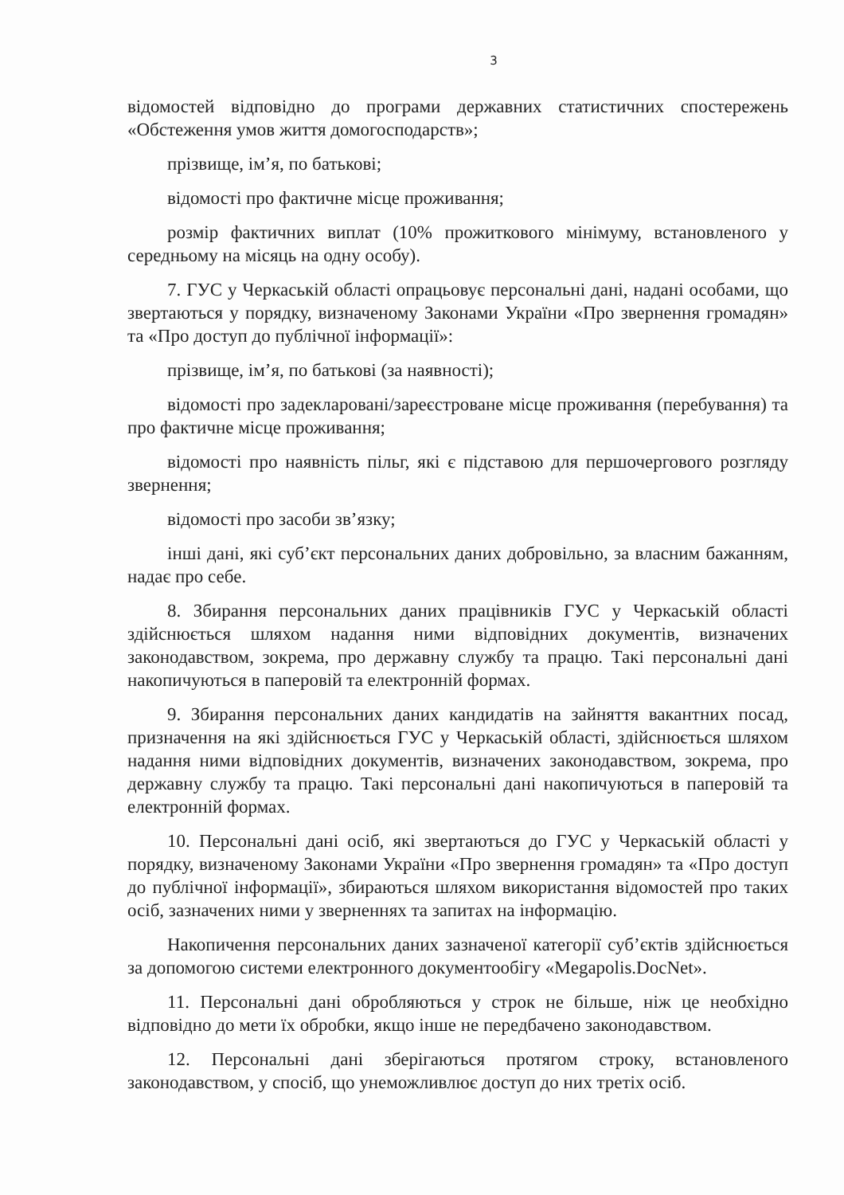3
відомостей відповідно до програми державних статистичних спостережень «Обстеження умов життя домогосподарств»;
прізвище, ім’я, по батькові;
відомості про фактичне місце проживання;
розмір фактичних виплат (10% прожиткового мінімуму, встановленого у середньому на місяць на одну особу).
7. ГУС у Черкаській області опрацьовує персональні дані, надані особами, що звертаються у порядку, визначеному Законами України «Про звернення громадян» та «Про доступ до публічної інформації»:
прізвище, ім’я, по батькові (за наявності);
відомості про задекларовані/зареєстроване місце проживання (перебування) та про фактичне місце проживання;
відомості про наявність пільг, які є підставою для першочергового розгляду звернення;
відомості про засоби зв’язку;
інші дані, які суб’єкт персональних даних добровільно, за власним бажанням, надає про себе.
8. Збирання персональних даних працівників ГУС у Черкаській області здійснюється шляхом надання ними відповідних документів, визначених законодавством, зокрема, про державну службу та працю. Такі персональні дані накопичуються в паперовій та електронній формах.
9. Збирання персональних даних кандидатів на зайняття вакантних посад, призначення на які здійснюється ГУС у Черкаській області, здійснюється шляхом надання ними відповідних документів, визначених законодавством, зокрема, про державну службу та працю. Такі персональні дані накопичуються в паперовій та електронній формах.
10. Персональні дані осіб, які звертаються до ГУС у Черкаській області у порядку, визначеному Законами України «Про звернення громадян» та «Про доступ до публічної інформації», збираються шляхом використання відомостей про таких осіб, зазначених ними у зверненнях та запитах на інформацію.
Накопичення персональних даних зазначеної категорії суб’єктів здійснюється за допомогою системи електронного документообігу «Megapolis.DocNet».
11. Персональні дані обробляються у строк не більше, ніж це необхідно відповідно до мети їх обробки, якщо інше не передбачено законодавством.
12. Персональні дані зберігаються протягом строку, встановленого законодавством, у спосіб, що унеможливлює доступ до них третіх осіб.